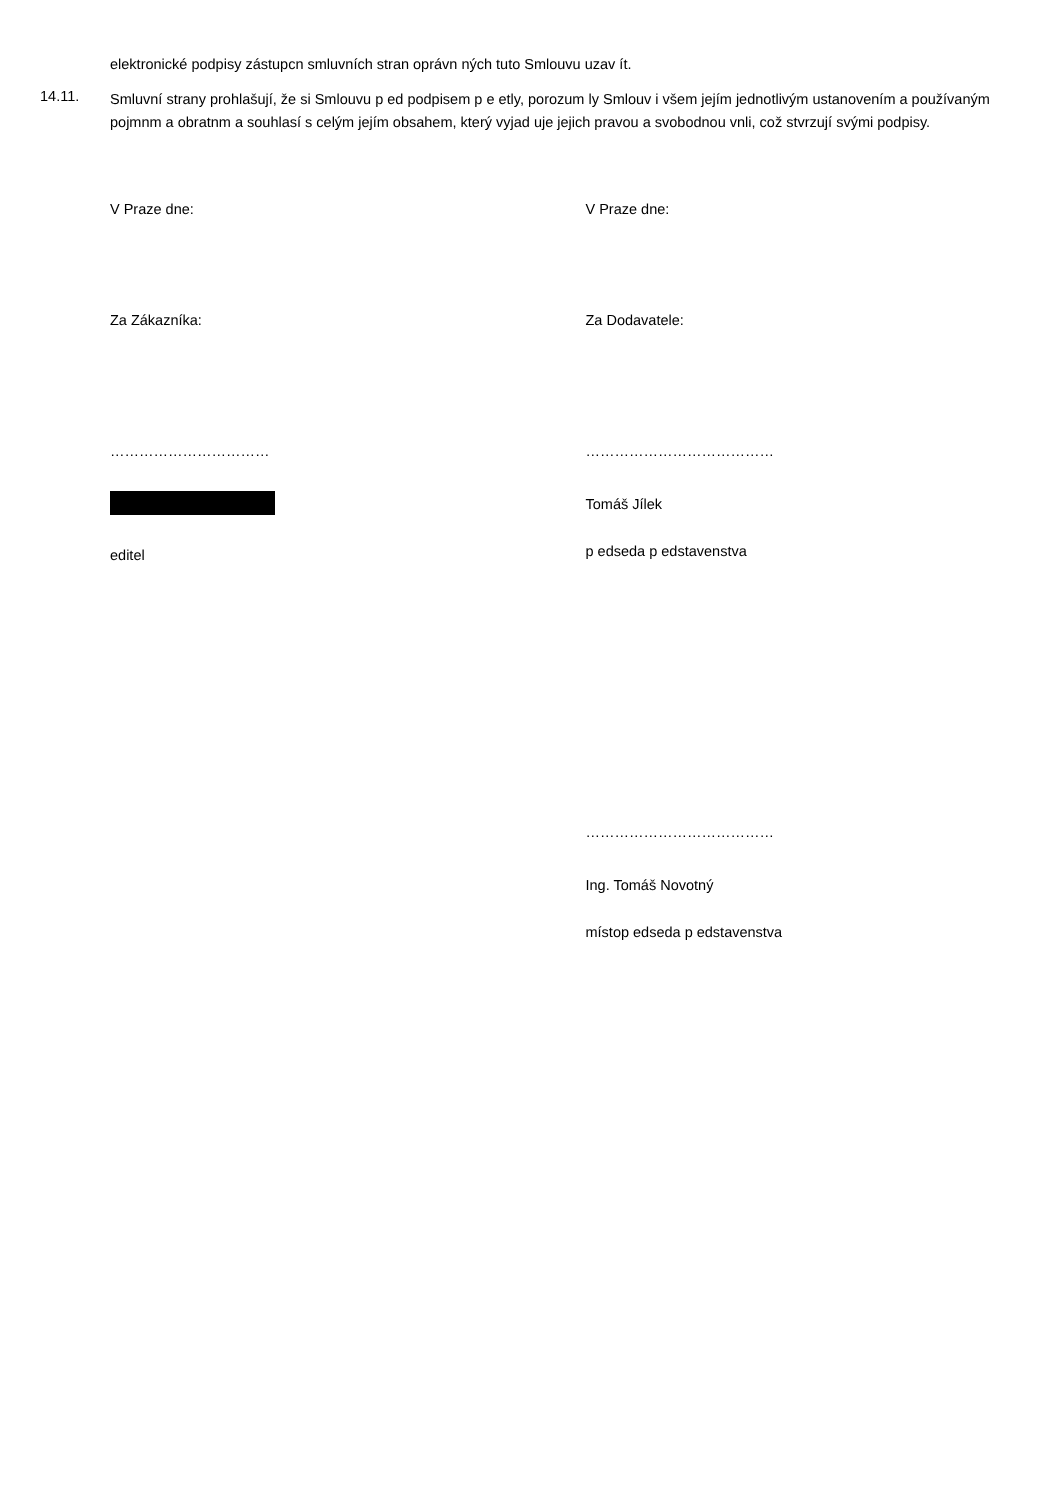elektronické podpisy zástupcn smluvních stran oprávn ných tuto Smlouvu uzav ít.
14.11.
Smluvní strany prohlašují, že si Smlouvu p ed podpisem p e etly, porozum ly Smlouv i všem jejím jednotlivým ustanovením a používaným pojmnm a obratnm a souhlasí s celým jejím obsahem, který vyjad uje jejich pravou a svobodnou vnli, což stvrzují svými podpisy.
V Praze dne:
Za Zákazníka:
……………………………
editel
V Praze dne:
Za Dodavatele:
…………………………………
Tomáš Jílek
p edseda p edstavenstva
…………………………………
Ing. Tomáš Novotný
místop edseda p edstavenstva